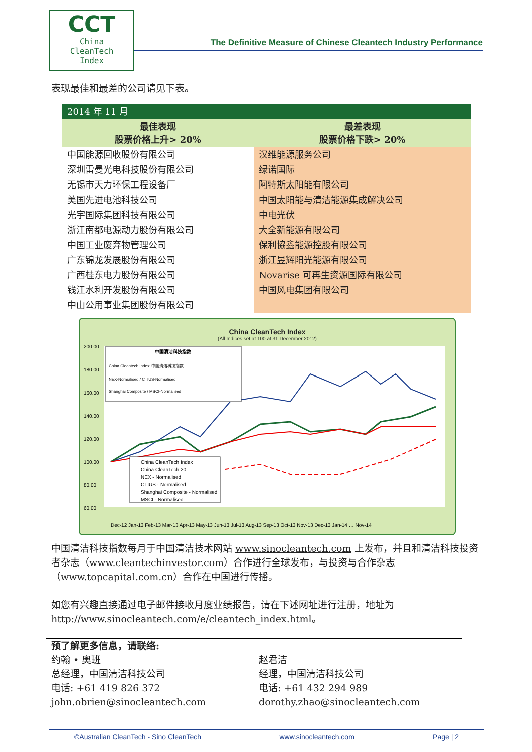CCT
China
CleanTech
Index
The Definitive Measure of Chinese Cleantech Industry Performance
表现最佳和最差的公司请见下表。
| 2014 年 11 月 | |
| 最佳表现 股票价格上升> 20% | 最差表现 股票价格下跌> 20% |
| 中国能源回收股份有限公司 | 汉维能源服务公司 |
| 深圳雷曼光电科技股份有限公司 | 绿诺国际 |
| 无锡市天力环保工程设备厂 | 阿特斯太阳能有限公司 |
| 美国先进电池科技公司 | 中国太阳能与清洁能源集成解决公司 |
| 光宇国际集团科技有限公司 | 中电光伏 |
| 浙江南都电源动力股份有限公司 | 大全新能源有限公司 |
| 中国工业废弃物管理公司 | 保利協鑫能源控股有限公司 |
| 广东锦龙发展股份有限公司 | 浙江昱辉阳光能源有限公司 |
| 广西桂东电力股份有限公司 | Novarise 可再生资源国际有限公司 |
| 钱江水利开发股份有限公司 | 中国风电集团有限公司 |
| 中山公用事业集团股份有限公司 | |
China CleanTech Index
(All Indices set at 100 at 31 December 2012)
200.00
180.00
160.00
140.00
120.00
100.00
80.00
60.00
中国清洁科技指数
China Cleantech Index: 中国清洁科技指数
NEX-Normalised / CTIUS-Normalised
Shanghai Composite / MSCI-Normalised
China CleanTech Index
China CleanTech 20
NEX - Normalised
CTIUS - Normalised
Shanghai Composite - Normalised
MSCI - Normalised
Dec-12 Jan-13 Feb-13 Mar-13 Apr-13 May-13 Jun-13 Jul-13 Aug-13 Sep-13 Oct-13 Nov-13 Dec-13 Jan-14 … Nov-14
中国清洁科技指数每月于中国清洁技术网站 www.sinocleantech.com 上发布，并且和清洁科技投资者杂志（www.cleantechinvestor.com）合作进行全球发布，与投资与合作杂志（www.topcapital.com.cn）合作在中国进行传播。
如您有兴趣直接通过电子邮件接收月度业绩报告，请在下述网址进行注册，地址为 http://www.sinocleantech.com/e/cleantech_index.html。
预了解更多信息，请联络:
约翰 • 奥班
总经理，中国清洁科技公司
电话: +61 419 826 372
john.obrien@sinocleantech.com
赵君洁
经理，中国清洁科技公司
电话: +61 432 294 989
dorothy.zhao@sinocleantech.com
©Australian CleanTech - Sino CleanTech www.sinocleantech.com Page | 2